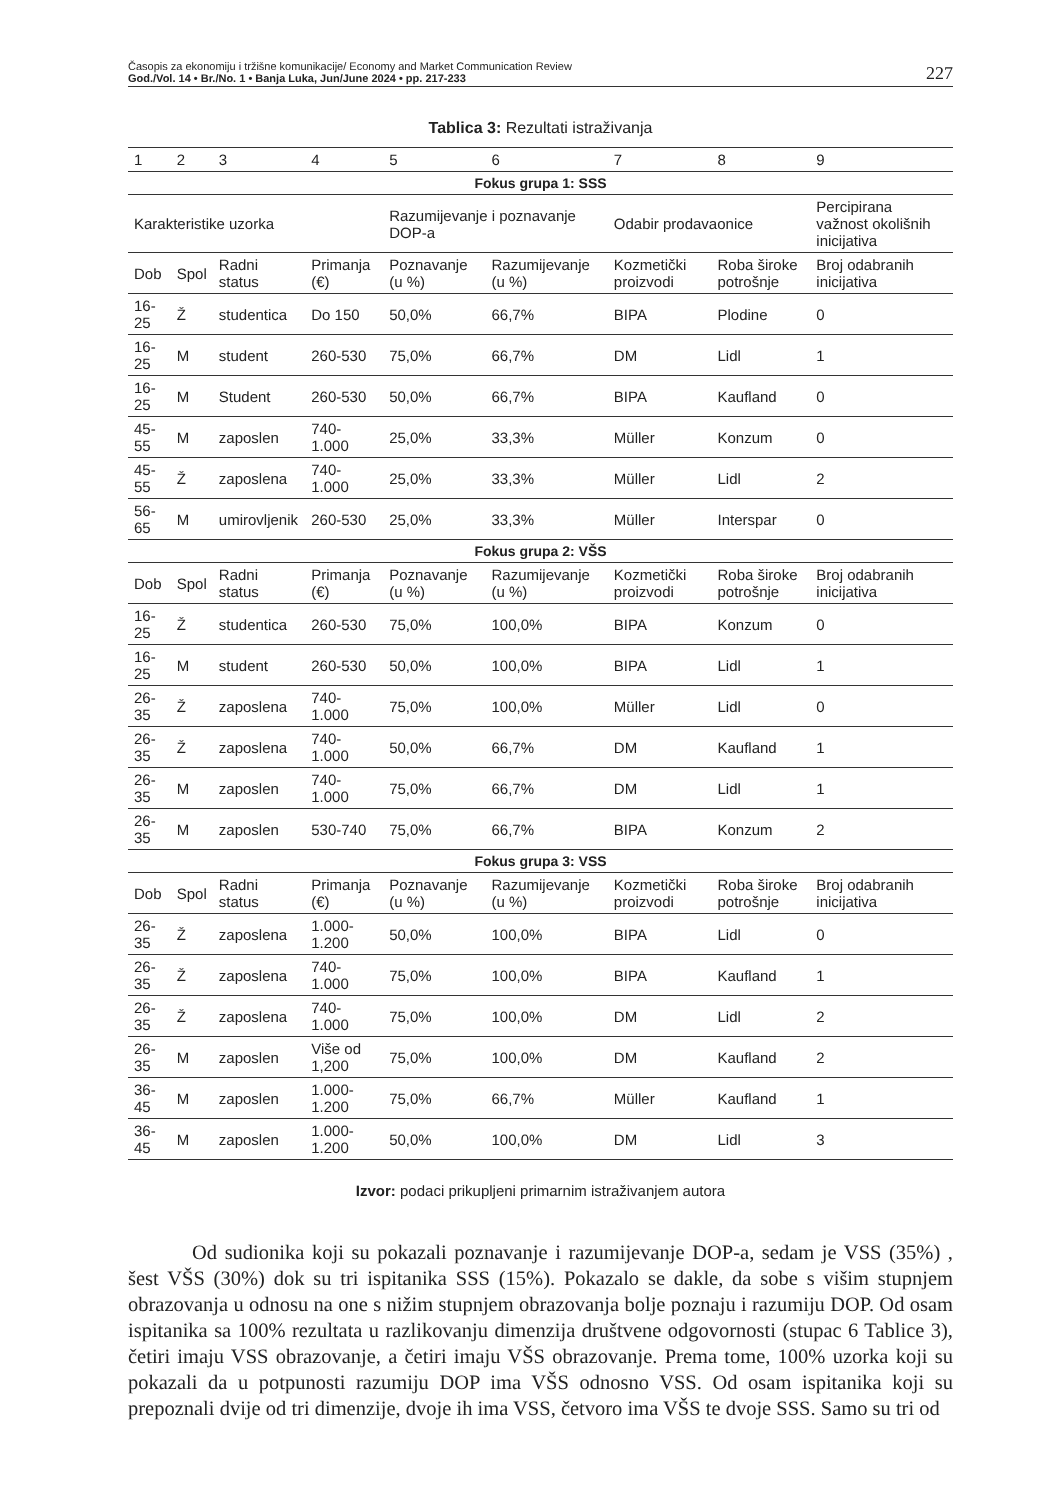Časopis za ekonomiju i tržišne komunikacije/ Economy and Market Communication Review
God./Vol. 14 • Br./No. 1 • Banja Luka, Jun/June 2024 • pp. 217-233
227
Tablica 3: Rezultati istraživanja
| 1 | 2 | 3 | 4 | 5 | 6 | 7 | 8 | 9 |
| Fokus grupa 1: SSS | | | | | | | | |
| Karakteristike uzorka | | | | Razumijevanje i poznavanje DOP-a | | Odabir prodavaonice | | Percipirana važnost okolišnih inicijativa |
| Dob | Spol | Radni status | Primanja (€) | Poznavanje (u %) | Razumijevanje (u %) | Kozmetički proizvodi | Roba široke potrošnje | Broj odabranih inicijativa |
| 16-25 | Ž | studentica | Do 150 | 50,0% | 66,7% | BIPA | Plodine | 0 |
| 16-25 | M | student | 260-530 | 75,0% | 66,7% | DM | Lidl | 1 |
| 16-25 | M | Student | 260-530 | 50,0% | 66,7% | BIPA | Kaufland | 0 |
| 45-55 | M | zaposlen | 740-1.000 | 25,0% | 33,3% | Müller | Konzum | 0 |
| 45-55 | Ž | zaposlena | 740-1.000 | 25,0% | 33,3% | Müller | Lidl | 2 |
| 56-65 | M | umirovljenik | 260-530 | 25,0% | 33,3% | Müller | Interspar | 0 |
| Fokus grupa 2: VŠS | | | | | | | | |
| Dob | Spol | Radni status | Primanja (€) | Poznavanje (u %) | Razumijevanje (u %) | Kozmetički proizvodi | Roba široke potrošnje | Broj odabranih inicijativa |
| 16-25 | Ž | studentica | 260-530 | 75,0% | 100,0% | BIPA | Konzum | 0 |
| 16-25 | M | student | 260-530 | 50,0% | 100,0% | BIPA | Lidl | 1 |
| 26-35 | Ž | zaposlena | 740-1.000 | 75,0% | 100,0% | Müller | Lidl | 0 |
| 26-35 | Ž | zaposlena | 740-1.000 | 50,0% | 66,7% | DM | Kaufland | 1 |
| 26-35 | M | zaposlen | 740-1.000 | 75,0% | 66,7% | DM | Lidl | 1 |
| 26-35 | M | zaposlen | 530-740 | 75,0% | 66,7% | BIPA | Konzum | 2 |
| Fokus grupa 3: VSS | | | | | | | | |
| Dob | Spol | Radni status | Primanja (€) | Poznavanje (u %) | Razumijevanje (u %) | Kozmetički proizvodi | Roba široke potrošnje | Broj odabranih inicijativa |
| 26-35 | Ž | zaposlena | 1.000- 1.200 | 50,0% | 100,0% | BIPA | Lidl | 0 |
| 26-35 | Ž | zaposlena | 740-1.000 | 75,0% | 100,0% | BIPA | Kaufland | 1 |
| 26-35 | Ž | zaposlena | 740-1.000 | 75,0% | 100,0% | DM | Lidl | 2 |
| 26-35 | M | zaposlen | Više od 1,200 | 75,0% | 100,0% | DM | Kaufland | 2 |
| 36-45 | M | zaposlen | 1.000- 1.200 | 75,0% | 66,7% | Müller | Kaufland | 1 |
| 36-45 | M | zaposlen | 1.000- 1.200 | 50,0% | 100,0% | DM | Lidl | 3 |
Izvor: podaci prikupljeni primarnim istraživanjem autora
Od sudionika koji su pokazali poznavanje i razumijevanje DOP-a, sedam je VSS (35%) , šest VŠS (30%) dok su tri ispitanika SSS (15%). Pokazalo se dakle, da sobe s višim stupnjem obrazovanja u odnosu na one s nižim stupnjem obrazovanja bolje poznaju i razumiju DOP. Od osam ispitanika sa 100% rezultata u razlikovanju dimenzija društvene odgovornosti (stupac 6 Tablice 3), četiri imaju VSS obrazovanje, a četiri imaju VŠS obrazovanje. Prema tome, 100% uzorka koji su pokazali da u potpunosti razumiju DOP ima VŠS odnosno VSS. Od osam ispitanika koji su prepoznali dvije od tri dimenzije, dvoje ih ima VSS, četvoro ima VŠS te dvoje SSS. Samo su tri od